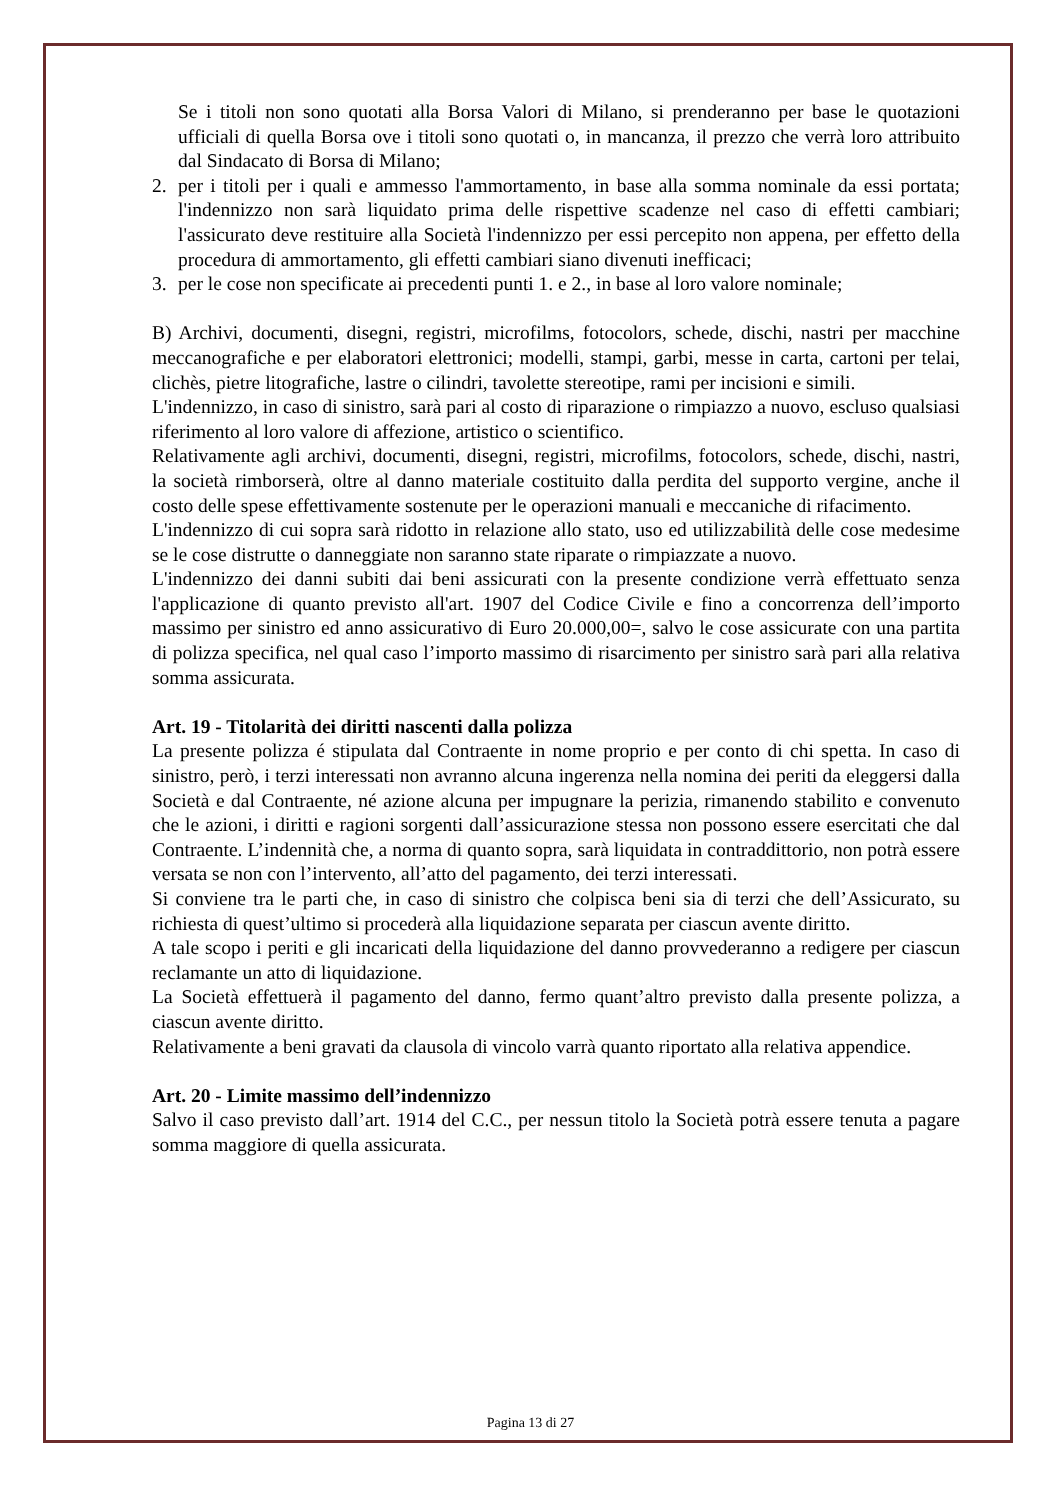Se i titoli non sono quotati alla Borsa Valori di Milano, si prenderanno per base le quotazioni ufficiali di quella Borsa ove i titoli sono quotati o, in mancanza, il prezzo che verrà loro attribuito dal Sindacato di Borsa di Milano;
2. per i titoli per i quali e ammesso l'ammortamento, in base alla somma nominale da essi portata; l'indennizzo non sarà liquidato prima delle rispettive scadenze nel caso di effetti cambiari; l'assicurato deve restituire alla Società l'indennizzo per essi percepito non appena, per effetto della procedura di ammortamento, gli effetti cambiari siano divenuti inefficaci;
3. per le cose non specificate ai precedenti punti 1. e 2., in base al loro valore nominale;
B) Archivi, documenti, disegni, registri, microfilms, fotocolors, schede, dischi, nastri per macchine meccanografiche e per elaboratori elettronici; modelli, stampi, garbi, messe in carta, cartoni per telai, clichès, pietre litografiche, lastre o cilindri, tavolette stereotipe, rami per incisioni e simili.
L'indennizzo, in caso di sinistro, sarà pari al costo di riparazione o rimpiazzo a nuovo, escluso qualsiasi riferimento al loro valore di affezione, artistico o scientifico.
Relativamente agli archivi, documenti, disegni, registri, microfilms, fotocolors, schede, dischi, nastri, la società rimborserà, oltre al danno materiale costituito dalla perdita del supporto vergine, anche il costo delle spese effettivamente sostenute per le operazioni manuali e meccaniche di rifacimento.
L'indennizzo di cui sopra sarà ridotto in relazione allo stato, uso ed utilizzabilità delle cose medesime se le cose distrutte o danneggiate non saranno state riparate o rimpiazzate a nuovo.
L'indennizzo dei danni subiti dai beni assicurati con la presente condizione verrà effettuato senza l'applicazione di quanto previsto all'art. 1907 del Codice Civile e fino a concorrenza dell’importo massimo per sinistro ed anno assicurativo di Euro 20.000,00=, salvo le cose assicurate con una partita di polizza specifica, nel qual caso l’importo massimo di risarcimento per sinistro sarà pari alla relativa somma assicurata.
Art. 19 - Titolarità dei diritti nascenti dalla polizza
La presente polizza é stipulata dal Contraente in nome proprio e per conto di chi spetta. In caso di sinistro, però, i terzi interessati non avranno alcuna ingerenza nella nomina dei periti da eleggersi dalla Società e dal Contraente, né azione alcuna per impugnare la perizia, rimanendo stabilito e convenuto che le azioni, i diritti e ragioni sorgenti dall’assicurazione stessa non possono essere esercitati che dal Contraente. L’indennità che, a norma di quanto sopra, sarà liquidata in contraddittorio, non potrà essere versata se non con l’intervento, all’atto del pagamento, dei terzi interessati.
Si conviene tra le parti che, in caso di sinistro che colpisca beni sia di terzi che dell’Assicurato, su richiesta di quest’ultimo si procederà alla liquidazione separata per ciascun avente diritto.
A tale scopo i periti e gli incaricati della liquidazione del danno provvederanno a redigere per ciascun reclamante un atto di liquidazione.
La Società effettuerà il pagamento del danno, fermo quant’altro previsto dalla presente polizza, a ciascun avente diritto.
Relativamente a beni gravati da clausola di vincolo varrà quanto riportato alla relativa appendice.
Art. 20 - Limite massimo dell’indennizzo
Salvo il caso previsto dall’art. 1914 del C.C., per nessun titolo la Società potrà essere tenuta a pagare somma maggiore di quella assicurata.
Pagina 13 di 27